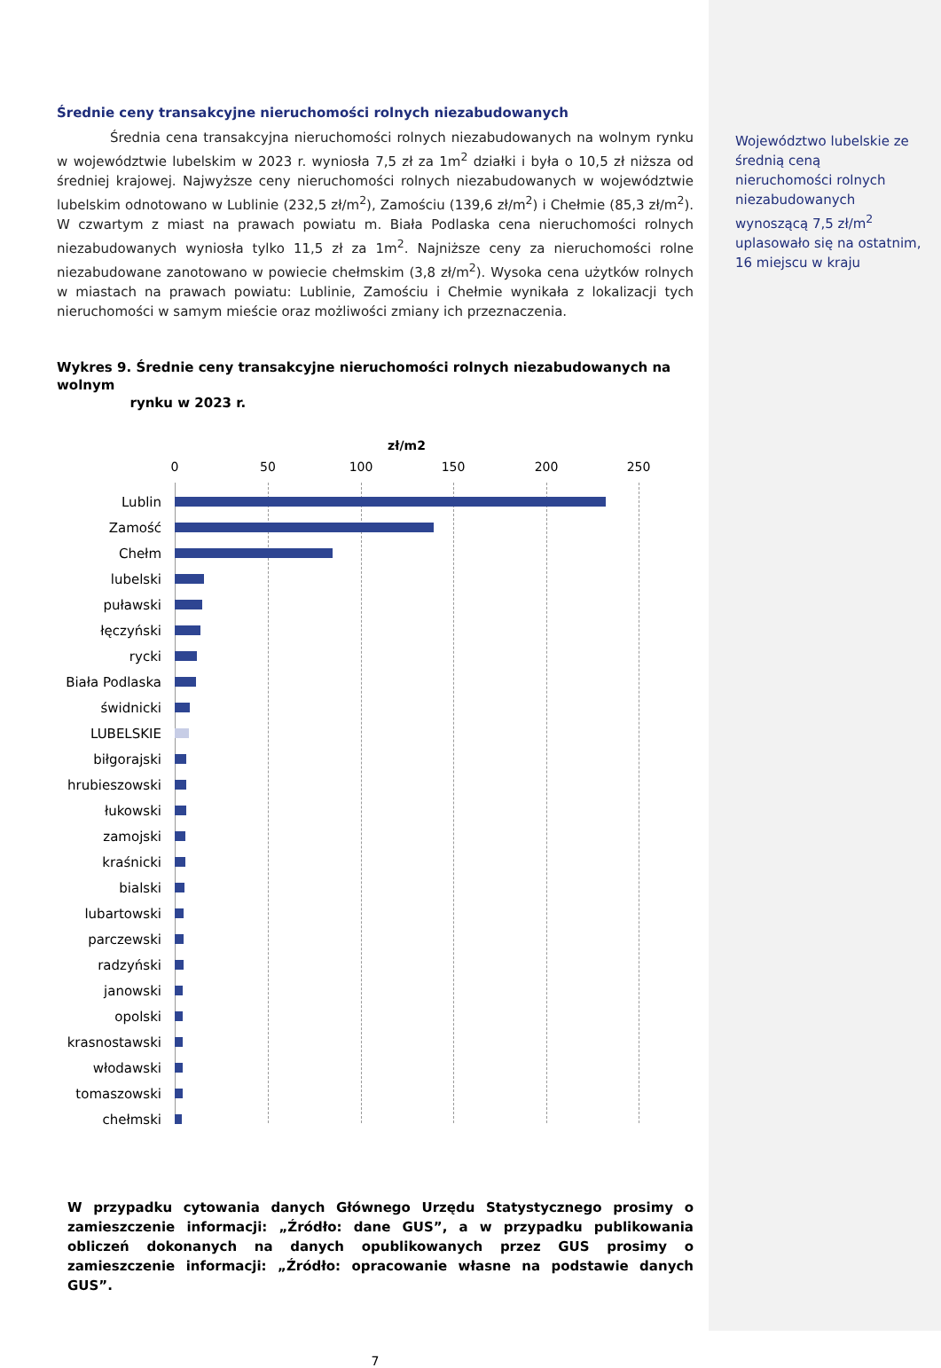Średnie ceny transakcyjne nieruchomości rolnych niezabudowanych
    Średnia cena transakcyjna nieruchomości rolnych niezabudowanych na wolnym rynku w województwie lubelskim w 2023 r. wyniosła 7,5 zł za 1m<sup>2</sup> działki i była o 10,5 zł niższa od średniej krajowej. Najwyższe ceny nieruchomości rolnych niezabudowanych w województwie lubelskim odnotowano w Lublinie (232,5 zł/m<sup>2</sup>), Zamościu (139,6 zł/m<sup>2</sup>) i Chełmie (85,3 zł/m<sup>2</sup>). W czwartym z miast na prawach powiatu m. Biała Podlaska cena nieruchomości rolnych niezabudowanych wyniosła tylko 11,5 zł za 1m<sup>2</sup>. Najniższe ceny za nieruchomości rolne niezabudowane zanotowano w powiecie chełmskim (3,8 zł/m<sup>2</sup>). Wysoka cena użytków rolnych w miastach na prawach powiatu: Lublinie, Zamościu i Chełmie wynikała z lokalizacji tych nieruchomości w samym mieście oraz możliwości zmiany ich przeznaczenia.
Wykres 9. Średnie ceny transakcyjne nieruchomości rolnych niezabudowanych na wolnym
      rynku w 2023 r.
zł/m2
0 50 100 150 200 250
Lublin
Zamość
Chełm
lubelski
puławski
łęczyński
rycki
Biała Podlaska
świdnicki
LUBELSKIE
biłgorajski
hrubieszowski
łukowski
zamojski
kraśnicki
bialski
lubartowski
parczewski
radzyński
janowski
opolski
krasnostawski
włodawski
tomaszowski
chełmski
W przypadku cytowania danych Głównego Urzędu Statystycznego prosimy o zamieszczenie informacji: „Źródło: dane GUS”, a w przypadku publikowania obliczeń dokonanych na danych opublikowanych przez GUS prosimy o zamieszczenie informacji: „Źródło: opracowanie własne na podstawie danych GUS”.
7
Województwo lubelskie ze średnią ceną nieruchomości rolnych niezabudowanych wynoszącą 7,5 zł/m<sup>2</sup> uplasowało się na ostatnim, 16 miejscu w kraju